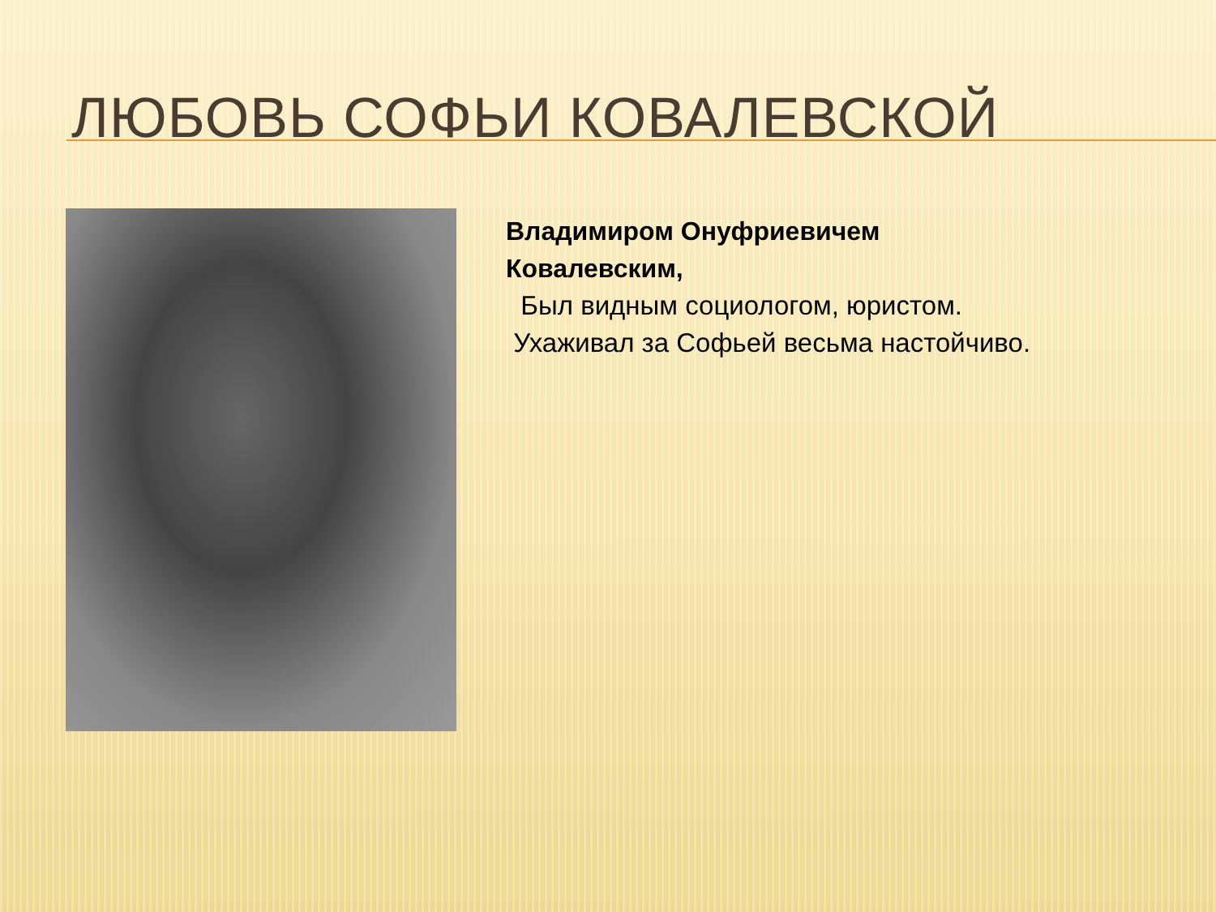ЛЮБОВЬ СОФЬИ КОВАЛЕВСКОЙ
Владимиром Онуфриевичем
Ковалевским,
Был видным социологом, юристом.
Ухаживал за Софьей весьма настойчиво.